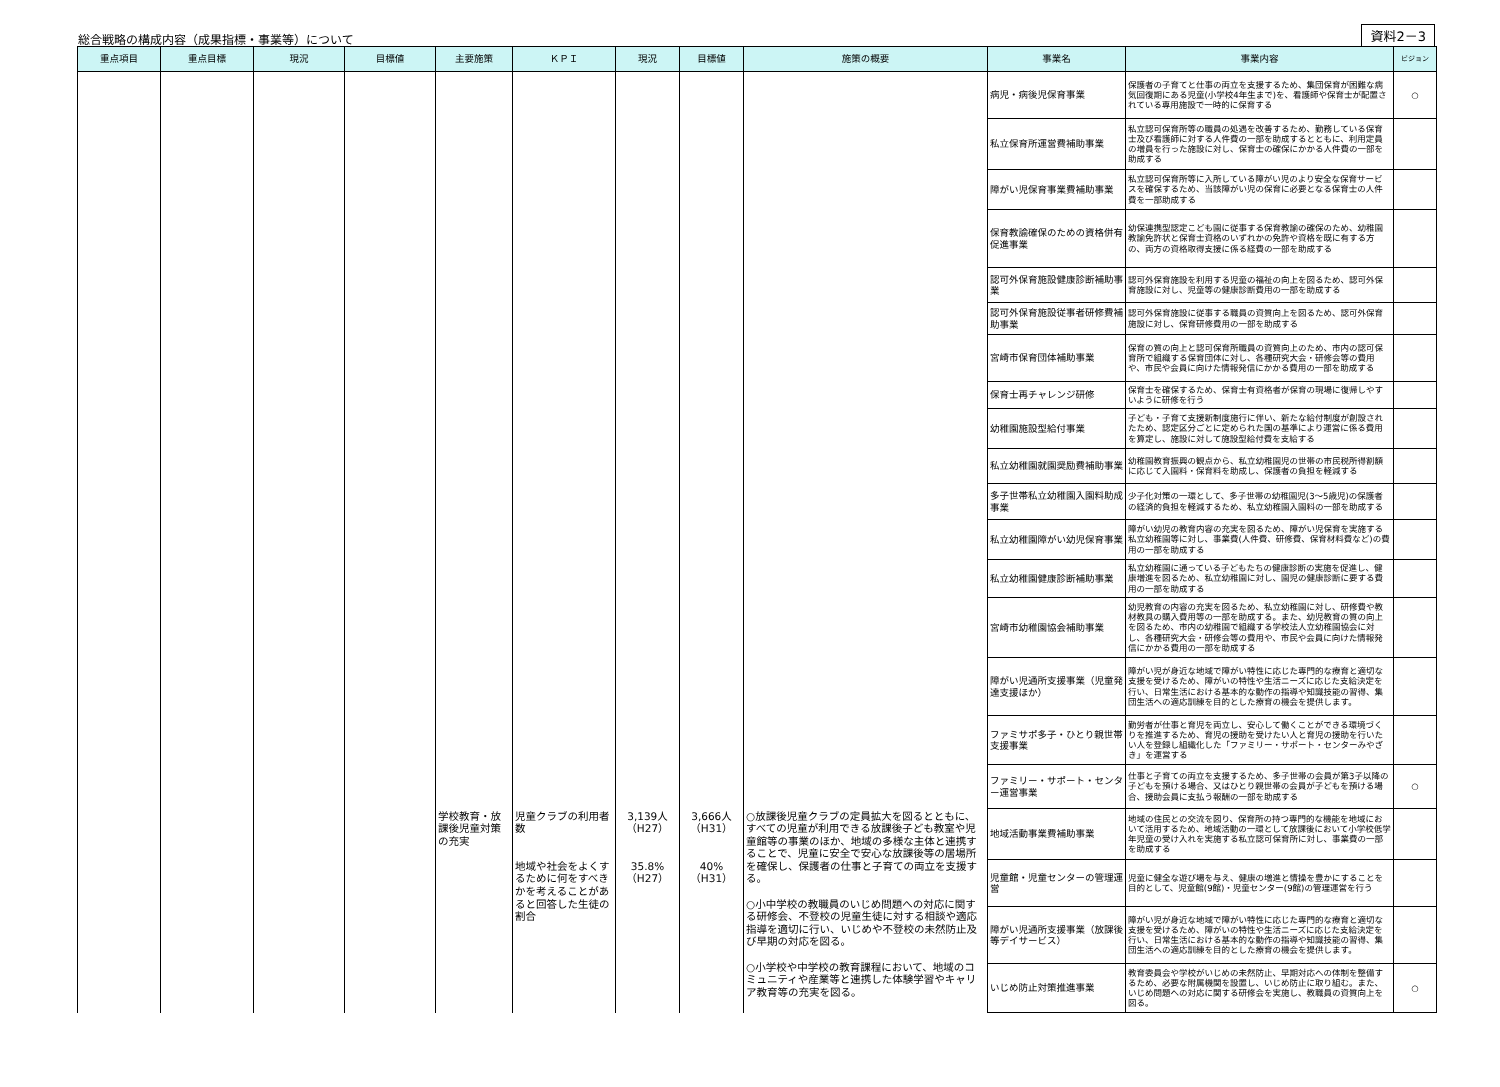総合戦略の構成内容（成果指標・事業等）について
資料2－3
| 重点項目 | 重点目標 | 現況 | 目標値 | 主要施策 | ＫＰＩ | 現況 | 目標値 | 施策の概要 | 事業名 | 事業内容 | ビジョン |
| --- | --- | --- | --- | --- | --- | --- | --- | --- | --- | --- | --- |
| | | | | | | | | | 病児・病後児保育事業 | 保護者の子育てと仕事の両立を支援するため、集団保育が困難な病気回復期にある児童(小学校4年生まで)を、看護師や保育士が配置されている専用施設で一時的に保育する | ○ |
| | | | | | | | | | 私立保育所運営費補助事業 | 私立認可保育所等の職員の処遇を改善するため、勤務している保育士及び看護師に対する人件費の一部を助成するとともに、利用定員の増員を行った施設に対し、保育士の確保にかかる人件費の一部を助成する | |
| | | | | | | | | | 障がい児保育事業費補助事業 | 私立認可保育所等に入所している障がい児のより安全な保育サービスを確保するため、当該障がい児の保育に必要となる保育士の人件費を一部助成する | |
| | | | | | | | | | 保育教諭確保のための資格併有促進事業 | 幼保連携型認定こども園に従事する保育教諭の確保のため、幼稚園教諭免許状と保育士資格のいずれかの免許や資格を既に有する方の、両方の資格取得支援に係る経費の一部を助成する | |
| | | | | | | | | | 認可外保育施設健康診断補助事業 | 認可外保育施設を利用する児童の福祉の向上を図るため、認可外保育施設に対し、児童等の健康診断費用の一部を助成する | |
| | | | | | | | | | 認可外保育施設従事者研修費補助事業 | 認可外保育施設に従事する職員の資質向上を図るため、認可外保育施設に対し、保育研修費用の一部を助成する | |
| | | | | | | | | | 宮崎市保育団体補助事業 | 保育の質の向上と認可保育所職員の資質向上のため、市内の認可保育所で組織する保育団体に対し、各種研究大会・研修会等の費用や、市民や会員に向けた情報発信にかかる費用の一部を助成する | |
| | | | | | | | | | 保育士再チャレンジ研修 | 保育士を確保するため、保育士有資格者が保育の現場に復帰しやすいように研修を行う | |
| | | | | | | | | | 幼稚園施設型給付事業 | 子ども・子育て支援新制度施行に伴い、新たな給付制度が創設されたため、認定区分ごとに定められた国の基準により運営に係る費用を算定し、施設に対して施設型給付費を支給する | |
| | | | | | | | | | 私立幼稚園就園奨励費補助事業 | 幼稚園教育振興の観点から、私立幼稚園児の世帯の市民税所得割額に応じて入園料・保育料を助成し、保護者の負担を軽減する | |
| | | | | | | | | | 多子世帯私立幼稚園入園料助成事業 | 少子化対策の一環として、多子世帯の幼稚園児(3～5歳児)の保護者の経済的負担を軽減するため、私立幼稚園入園料の一部を助成する | |
| | | | | | | | | | 私立幼稚園障がい幼児保育事業 | 障がい幼児の教育内容の充実を図るため、障がい児保育を実施する私立幼稚園等に対し、事業費(人件費、研修費、保育材料費など)の費用の一部を助成する | |
| | | | | | | | | | 私立幼稚園健康診断補助事業 | 私立幼稚園に通っている子どもたちの健康診断の実施を促進し、健康増進を図るため、私立幼稚園に対し、園児の健康診断に要する費用の一部を助成する | |
| | | | | | | | | | 宮崎市幼稚園協会補助事業 | 幼児教育の内容の充実を図るため、私立幼稚園に対し、研修費や教材教具の購入費用等の一部を助成する。また、幼児教育の質の向上を図るため、市内の幼稚園で組織する学校法人立幼稚園協会に対し、各種研究大会・研修会等の費用や、市民や会員に向けた情報発信にかかる費用の一部を助成する | |
| | | | | | | | | | 障がい児通所支援事業（児童発達支援ほか） | 障がい児が身近な地域で障がい特性に応じた専門的な療育と適切な支援を受けるため、障がいの特性や生活ニーズに応じた支給決定を行い、日常生活における基本的な動作の指導や知識技能の習得、集団生活への適応訓練を目的とした療育の機会を提供します。 | |
| | | | | | | | | | ファミサポ多子・ひとり親世帯支援事業 | 勤労者が仕事と育児を両立し、安心して働くことができる環境づくりを推進するため、育児の援助を受けたい人と育児の援助を行いたい人を登録し組織化した「ファミリー・サポート・センターみやざき」を運営する | |
| | | | | | | | | | ファミリー・サポート・センター運営事業 | 仕事と子育ての両立を支援するため、多子世帯の会員が第3子以降の子どもを預ける場合、又はひとり親世帯の会員が子どもを預ける場合、援助会員に支払う報酬の一部を助成する | ○ |
| | | | | 学校教育・放課後児童対策の充実 | 児童クラブの利用者数 地域や社会をよくするために何をすべきかを考えることがあると回答した生徒の割合 | 3,139人 （H27） 35.8% （H27） | 3,666人 （H31） 40% （H31） | ○放課後児童クラブの定員拡大を図るとともに、すべての児童が利用できる放課後子ども教室や児童館等の事業のほか、地域の多様な主体と連携することで、児童に安全で安心な放課後等の居場所を確保し、保護者の仕事と子育ての両立を支援する。 ○小中学校の教職員のいじめ問題への対応に関する研修会、不登校の児童生徒に対する相談や適応指導を適切に行い、いじめや不登校の未然防止及び早期の対応を図る。 ○小学校や中学校の教育課程において、地域のコミュニティや産業等と連携した体験学習やキャリア教育等の充実を図る。 | 地域活動事業費補助事業 | 地域の住民との交流を図り、保育所の持つ専門的な機能を地域において活用するため、地域活動の一環として放課後において小学校低学年児童の受け入れを実施する私立認可保育所に対し、事業費の一部を助成する | |
| | | | | | | | | | 児童館・児童センターの管理運営 | 児童に健全な遊び場を与え、健康の増進と情操を豊かにすることを目的として、児童館(9館)・児童センター(9館)の管理運営を行う | |
| | | | | | | | | | 障がい児通所支援事業（放課後等デイサービス） | 障がい児が身近な地域で障がい特性に応じた専門的な療育と適切な支援を受けるため、障がいの特性や生活ニーズに応じた支給決定を行い、日常生活における基本的な動作の指導や知識技能の習得、集団生活への適応訓練を目的とした療育の機会を提供します。 | |
| | | | | | | | | | いじめ防止対策推進事業 | 教育委員会や学校がいじめの未然防止、早期対応への体制を整備するため、必要な附属機関を設置し、いじめ防止に取り組む。また、いじめ問題への対応に関する研修会を実施し、教職員の資質向上を図る。 | ○ |